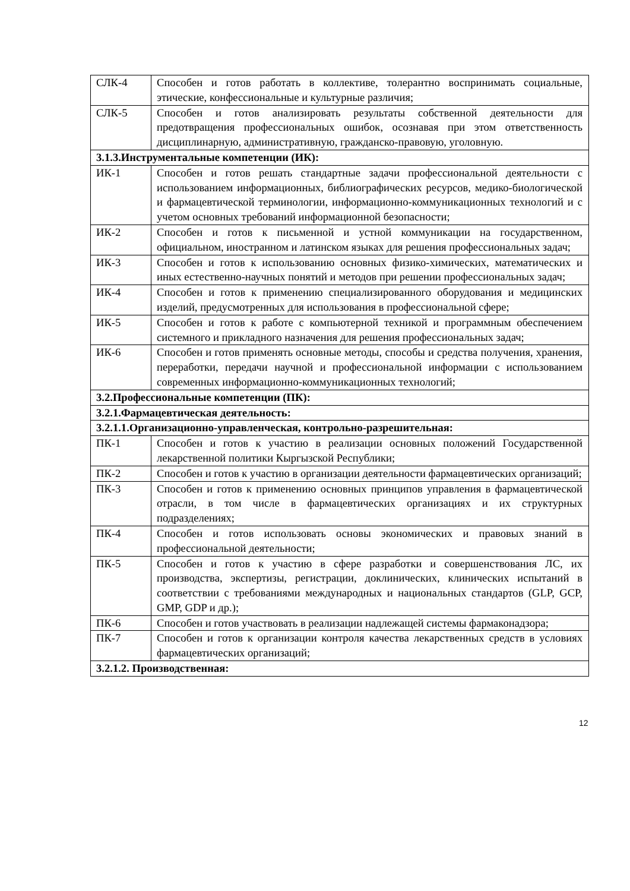| СЛК-4 | Способен и готов работать в коллективе, толерантно воспринимать социальные, этические, конфессиональные и культурные различия; |
| СЛК-5 | Способен и готов анализировать результаты собственной деятельности для предотвращения профессиональных ошибок, осознавая при этом ответственность дисциплинарную, административную, гражданско-правовую, уголовную. |
| 3.1.3.Инструментальные компетенции (ИК): | |
| ИК-1 | Способен и готов решать стандартные задачи профессиональной деятельности с использованием информационных, библиографических ресурсов, медико-биологической и фармацевтической терминологии, информационно-коммуникационных технологий и с учетом основных требований информационной безопасности; |
| ИК-2 | Способен и готов к письменной и устной коммуникации на государственном, официальном, иностранном и латинском языках для решения профессиональных задач; |
| ИК-3 | Способен и готов к использованию основных физико-химических, математических и иных естественно-научных понятий и методов при решении профессиональных задач; |
| ИК-4 | Способен и готов к применению специализированного оборудования и медицинских изделий, предусмотренных для использования в профессиональной сфере; |
| ИК-5 | Способен и готов к работе с компьютерной техникой и программным обеспечением системного и прикладного назначения для решения профессиональных задач; |
| ИК-6 | Способен и готов применять основные методы, способы и средства получения, хранения, переработки, передачи научной и профессиональной информации с использованием современных информационно-коммуникационных технологий; |
| 3.2.Профессиональные компетенции (ПК): | |
| 3.2.1.Фармацевтическая деятельность: | |
| 3.2.1.1.Организационно-управленческая, контрольно-разрешительная: | |
| ПК-1 | Способен и готов к участию в реализации основных положений Государственной лекарственной политики Кыргызской Республики; |
| ПК-2 | Способен и готов к участию в организации деятельности фармацевтических организаций; |
| ПК-3 | Способен и готов к применению основных принципов управления в фармацевтической отрасли, в том числе в фармацевтических организациях и их структурных подразделениях; |
| ПК-4 | Способен и готов использовать основы экономических и правовых знаний в профессиональной деятельности; |
| ПК-5 | Способен и готов к участию в сфере разработки и совершенствования ЛС, их производства, экспертизы, регистрации, доклинических, клинических испытаний в соответствии с требованиями международных и национальных стандартов (GLP, GCP, GMP, GDP и др.); |
| ПК-6 | Способен и готов участвовать в реализации надлежащей системы фармаконадзора; |
| ПК-7 | Способен и готов к организации контроля качества лекарственных средств в условиях фармацевтических организаций; |
| 3.2.1.2. Производственная: | |
12